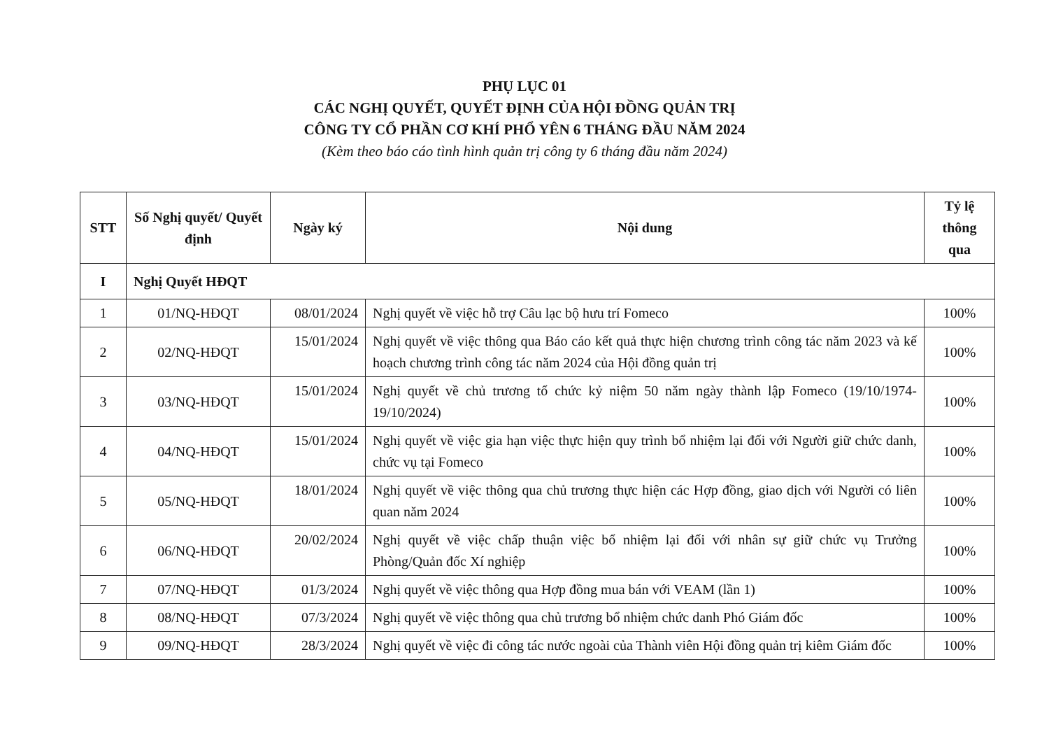PHỤ LỤC 01
CÁC NGHỊ QUYẾT, QUYẾT ĐỊNH CỦA HỘI ĐỒNG QUẢN TRỊ
CÔNG TY CỔ PHẦN CƠ KHÍ PHỔ YÊN 6 THÁNG ĐẦU NĂM 2024
(Kèm theo báo cáo tình hình quản trị công ty 6 tháng đầu năm 2024)
| STT | Số Nghị quyết/ Quyết định | Ngày ký | Nội dung | Tỷ lệ thông qua |
| --- | --- | --- | --- | --- |
| I | Nghị Quyết HĐQT | | | |
| 1 | 01/NQ-HĐQT | 08/01/2024 | Nghị quyết về việc hỗ trợ Câu lạc bộ hưu trí Fomeco | 100% |
| 2 | 02/NQ-HĐQT | 15/01/2024 | Nghị quyết về việc thông qua Báo cáo kết quả thực hiện chương trình công tác năm 2023 và kế hoạch chương trình công tác năm 2024 của Hội đồng quản trị | 100% |
| 3 | 03/NQ-HĐQT | 15/01/2024 | Nghị quyết về chủ trương tổ chức kỷ niệm 50 năm ngày thành lập Fomeco (19/10/1974-19/10/2024) | 100% |
| 4 | 04/NQ-HĐQT | 15/01/2024 | Nghị quyết về việc gia hạn việc thực hiện quy trình bổ nhiệm lại đối với Người giữ chức danh, chức vụ tại Fomeco | 100% |
| 5 | 05/NQ-HĐQT | 18/01/2024 | Nghị quyết về việc thông qua chủ trương thực hiện các Hợp đồng, giao dịch với Người có liên quan năm 2024 | 100% |
| 6 | 06/NQ-HĐQT | 20/02/2024 | Nghị quyết về việc chấp thuận việc bổ nhiệm lại đối với nhân sự giữ chức vụ Trưởng Phòng/Quản đốc Xí nghiệp | 100% |
| 7 | 07/NQ-HĐQT | 01/3/2024 | Nghị quyết về việc thông qua Hợp đồng mua bán với VEAM (lần 1) | 100% |
| 8 | 08/NQ-HĐQT | 07/3/2024 | Nghị quyết về việc thông qua chủ trương bổ nhiệm chức danh Phó Giám đốc | 100% |
| 9 | 09/NQ-HĐQT | 28/3/2024 | Nghị quyết về việc đi công tác nước ngoài của Thành viên Hội đồng quản trị kiêm Giám đốc | 100% |